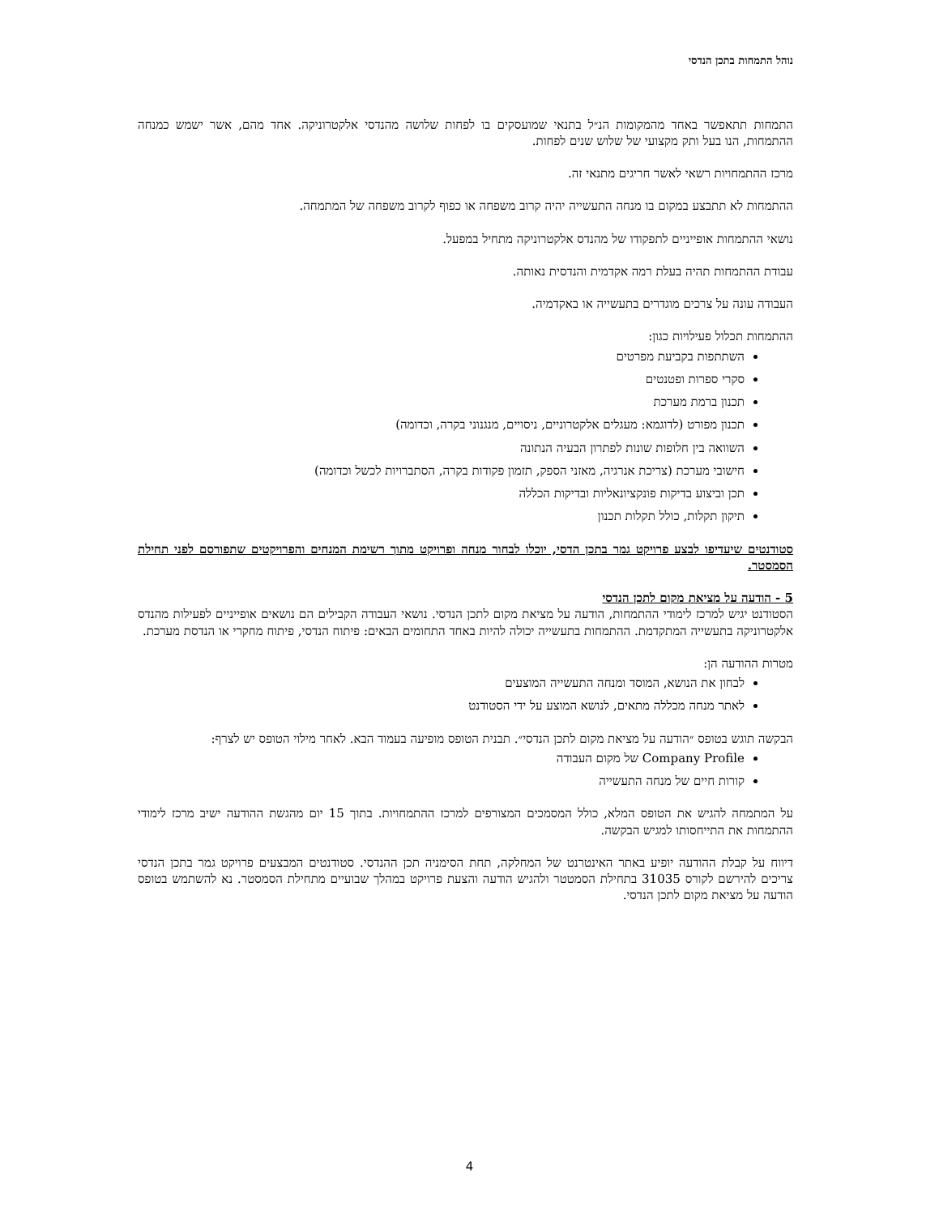נוהל התמחות בתכן הנדסי
התמחות תתאפשר באחד מהמקומות הנ״ל בתנאי שמועסקים בו לפחות שלושה מהנדסי אלקטרוניקה. אחד מהם, אשר ישמש כמנחה ההתמחות, הנו בעל ותק מקצועי של שלוש שנים לפחות.
מרכז ההתמחויות רשאי לאשר חריגים מתנאי זה.
ההתמחות לא תתבצע במקום בו מנחה התעשייה יהיה קרוב משפחה או כפוף לקרוב משפחה של המתמחה.
נושאי ההתמחות אופייניים לתפקודו של מהנדס אלקטרוניקה מתחיל במפעל.
עבודת ההתמחות תהיה בעלת רמה אקדמית והנדסית נאותה.
העבודה עונה על צרכים מוגדרים בתעשייה או באקדמיה.
ההתמחות תכלול פעילויות כגון:
השתתפות בקביעת מפרטים
סקרי ספרות ופטנטים
תכנון ברמת מערכת
תכנון מפורט (לדוגמא: מעגלים אלקטרוניים, ניסויים, מנגנוני בקרה, וכדומה)
השוואה בין חלופות שונות לפתרון הבעיה הנתונה
חישובי מערכת (צריכת אנרגיה, מאזני הספק, תזמון פקודות בקרה, הסתברויות לכשל וכדומה)
תכן וביצוע בדיקות פונקציונאליות ובדיקות הכללה
תיקון תקלות, כולל תקלות תכנון
סטודנטים שיעדיפו לבצע פרויקט גמר בתכן הדסי, יוכלו לבחור מנחה ופרויקט מתוך רשימת המנחים והפרויקטים שתפורסם לפני תחילת הסמסטר.
5 - הודעה על מציאת מקום לתכן הנדסי
הסטודנט יגיש למרכז לימודי ההתמחות, הודעה על מציאת מקום לתכן הנדסי. נושאי העבודה הקבילים הם נושאים אופייניים לפעילות מהנדס אלקטרוניקה בתעשייה המתקדמת. ההתמחות בתעשייה יכולה להיות באחד התחומים הבאים: פיתוח הנדסי, פיתוח מחקרי או הנדסת מערכת.
מטרות ההודעה הן:
לבחון את הנושא, המוסד ומנחה התעשייה המוצעים
לאתר מנחה מכללה מתאים, לנושא המוצע על ידי הסטודנט
הבקשה תוגש בטופס ״הודעה על מציאת מקום לתכן הנדסי״. תבנית הטופס מופיעה בעמוד הבא. לאחר מילוי הטופס יש לצרף:
Company Profile של מקום העבודה
קורות חיים של מנחה התעשייה
על המתמחה להגיש את הטופס המלא, כולל המסמכים המצורפים למרכז ההתמחויות. בתוך 15 יום מהגשת ההודעה ישיב מרכז לימודי ההתמחות את התייחסותו למגיש הבקשה.
דיווח על קבלת ההודעה יופיע באתר האינטרנט של המחלקה, תחת הסימניה תכן ההנדסי. סטודנטים המבצעים פרויקט גמר בתכן הנדסי צריכים להירשם לקורס 31035 בתחילת הסמטטר ולהגיש הודעה והצעת פרויקט במהלך שבועיים מתחילת הסמסטר. נא להשתמש בטופס הודעה על מציאת מקום לתכן הנדסי.
4